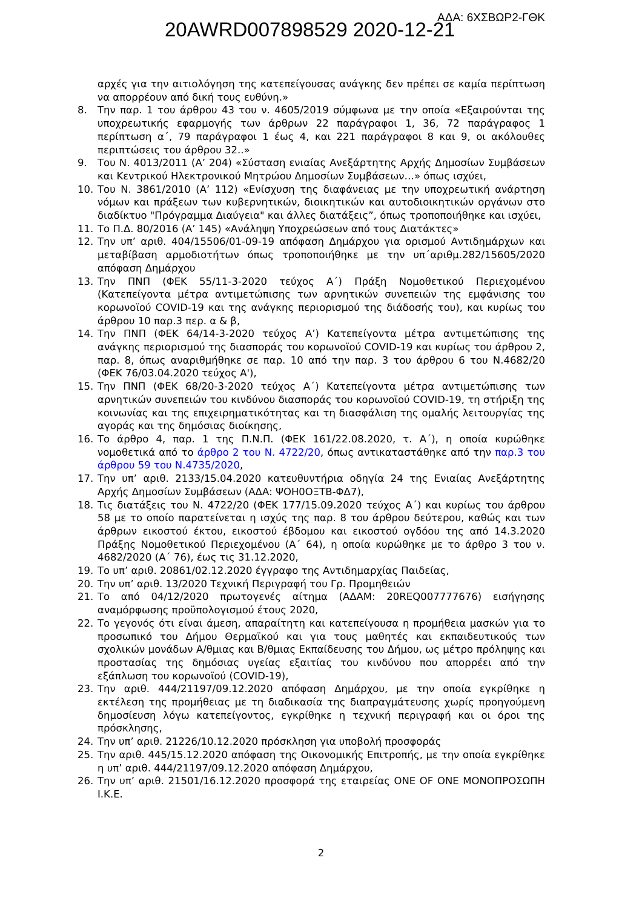ΑΔΑ: 6ΧΣΒΩΡ2-ΓΘΚ
20AWRD007898529 2020-12-21
αρχές για την αιτιολόγηση της κατεπείγουσας ανάγκης δεν πρέπει σε καμία περίπτωση να απορρέουν από δική τους ευθύνη.»
8. Την παρ. 1 του άρθρου 43 του ν. 4605/2019 σύμφωνα με την οποία «Εξαιρούνται της υποχρεωτικής εφαρμογής των άρθρων 22 παράγραφοι 1, 36, 72 παράγραφος 1 περίπτωση α΄, 79 παράγραφοι 1 έως 4, και 221 παράγραφοι 8 και 9, οι ακόλουθες περιπτώσεις του άρθρου 32..»
9. Του Ν. 4013/2011 (Α’ 204) «Σύσταση ενιαίας Ανεξάρτητης Αρχής Δημοσίων Συμβάσεων και Κεντρικού Ηλεκτρονικού Μητρώου Δημοσίων Συμβάσεων…» όπως ισχύει,
10. Του Ν. 3861/2010 (Α’ 112) «Ενίσχυση της διαφάνειας με την υποχρεωτική ανάρτηση νόμων και πράξεων των κυβερνητικών, διοικητικών και αυτοδιοικητικών οργάνων στο διαδίκτυο "Πρόγραμμα Διαύγεια" και άλλες διατάξεις”, όπως τροποποιήθηκε και ισχύει,
11. Το Π.Δ. 80/2016 (Α’ 145) «Ανάληψη Υποχρεώσεων από τους Διατάκτες»
12. Την υπ’ αριθ. 404/15506/01-09-19 απόφαση Δημάρχου για ορισμού Αντιδημάρχων και μεταβίβαση αρμοδιοτήτων όπως τροποποιήθηκε με την υπ΄αριθμ.282/15605/2020 απόφαση Δημάρχου
13. Την ΠΝΠ (ΦΕΚ 55/11-3-2020 τεύχος Α΄) Πράξη Νομοθετικού Περιεχομένου (Κατεπείγοντα μέτρα αντιμετώπισης των αρνητικών συνεπειών της εμφάνισης του κορωνοϊού COVID-19 και της ανάγκης περιορισμού της διάδοσής του), και κυρίως του άρθρου 10 παρ.3 περ. α & β,
14. Την ΠΝΠ (ΦΕΚ 64/14-3-2020 τεύχος Α’) Κατεπείγοντα μέτρα αντιμετώπισης της ανάγκης περιορισμού της διασποράς του κορωνοϊού COVID-19 και κυρίως του άρθρου 2, παρ. 8, όπως αναριθμήθηκε σε παρ. 10 από την παρ. 3 του άρθρου 6 του Ν.4682/20 (ΦΕΚ 76/03.04.2020 τεύχος Α'),
15. Την ΠΝΠ (ΦΕΚ 68/20-3-2020 τεύχος Α΄) Κατεπείγοντα μέτρα αντιμετώπισης των αρνητικών συνεπειών του κινδύνου διασποράς του κορωνοϊού COVID-19, τη στήριξη της κοινωνίας και της επιχειρηματικότητας και τη διασφάλιση της ομαλής λειτουργίας της αγοράς και της δημόσιας διοίκησης,
16. Το άρθρο 4, παρ. 1 της Π.Ν.Π. (ΦΕΚ 161/22.08.2020, τ. Α΄), η οποία κυρώθηκε νομοθετικά από το άρθρο 2 του Ν. 4722/20, όπως αντικαταστάθηκε από την παρ.3 του άρθρου 59 του Ν.4735/2020,
17. Την υπ’ αριθ. 2133/15.04.2020 κατευθυντήρια οδηγία 24 της Ενιαίας Ανεξάρτητης Αρχής Δημοσίων Συμβάσεων (ΑΔΑ: ΨΟΗ0ΟΞΤΒ-ΦΔ7),
18. Τις διατάξεις του Ν. 4722/20 (ΦΕΚ 177/15.09.2020 τεύχος Α΄) και κυρίως του άρθρου 58 με το οποίο παρατείνεται η ισχύς της παρ. 8 του άρθρου δεύτερου, καθώς και των άρθρων εικοστού έκτου, εικοστού έβδομου και εικοστού ογδόου της από 14.3.2020 Πράξης Νομοθετικού Περιεχομένου (Α΄ 64), η οποία κυρώθηκε με το άρθρο 3 του ν. 4682/2020 (Α΄ 76), έως τις 31.12.2020,
19. Το υπ’ αριθ. 20861/02.12.2020 έγγραφο της Αντιδημαρχίας Παιδείας,
20. Την υπ’ αριθ. 13/2020 Τεχνική Περιγραφή του Γρ. Προμηθειών
21. Το από 04/12/2020 πρωτογενές αίτημα (ΑΔΑΜ: 20REQ007777676) εισήγησης αναμόρφωσης προϋπολογισμού έτους 2020,
22. Το γεγονός ότι είναι άμεση, απαραίτητη και κατεπείγουσα η προμήθεια μασκών για το προσωπικό του Δήμου Θερμαϊκού και για τους μαθητές και εκπαιδευτικούς των σχολικών μονάδων Α/θμιας και Β/θμιας Εκπαίδευσης του Δήμου, ως μέτρο πρόληψης και προστασίας της δημόσιας υγείας εξαιτίας του κινδύνου που απορρέει από την εξάπλωση του κορωνοϊού (COVID-19),
23. Την αριθ. 444/21197/09.12.2020 απόφαση Δημάρχου, με την οποία εγκρίθηκε η εκτέλεση της προμήθειας με τη διαδικασία της διαπραγμάτευσης χωρίς προηγούμενη δημοσίευση λόγω κατεπείγοντος, εγκρίθηκε η τεχνική περιγραφή και οι όροι της πρόσκλησης,
24. Την υπ’ αριθ. 21226/10.12.2020 πρόσκληση για υποβολή προσφοράς
25. Την αριθ. 445/15.12.2020 απόφαση της Οικονομικής Επιτροπής, με την οποία εγκρίθηκε η υπ’ αριθ. 444/21197/09.12.2020 απόφαση Δημάρχου,
26. Την υπ’ αριθ. 21501/16.12.2020 προσφορά της εταιρείας ONE OF ONE ΜΟΝΟΠΡΟΣΩΠΗ Ι.Κ.Ε.
2